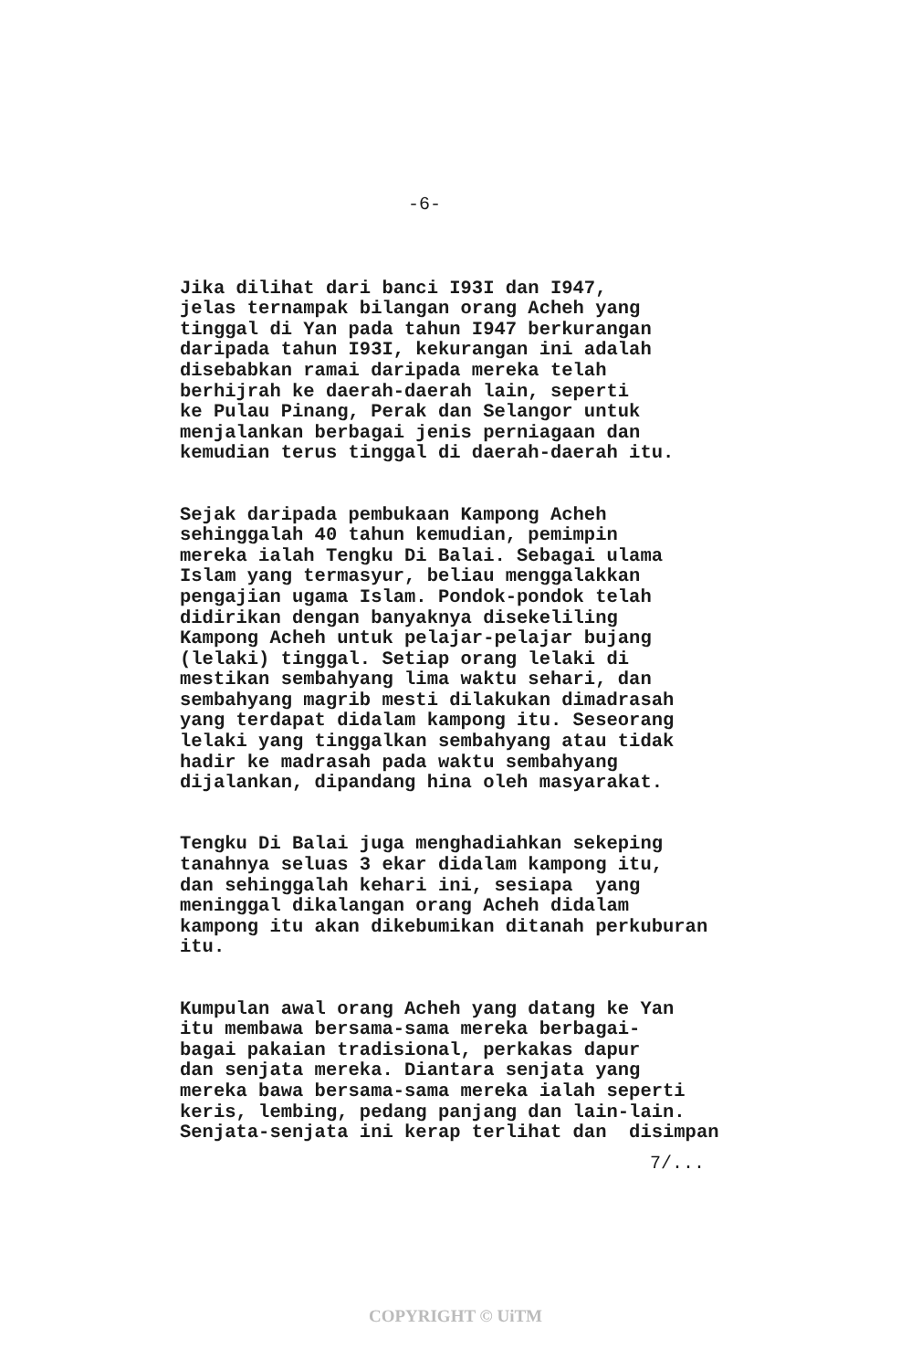-6-
Jika dilihat dari banci I93I dan I947, jelas ternampak bilangan orang Acheh yang tinggal di Yan pada tahun I947 berkurangan daripada tahun I93I, kekurangan ini adalah disebabkan ramai daripada mereka telah berhijrah ke daerah-daerah lain, seperti ke Pulau Pinang, Perak dan Selangor untuk menjalankan berbagai jenis perniagaan dan kemudian terus tinggal di daerah-daerah itu.
Sejak daripada pembukaan Kampong Acheh sehinggalah 40 tahun kemudian, pemimpin mereka ialah Tengku Di Balai. Sebagai ulama Islam yang termasyur, beliau menggalakkan pengajian ugama Islam. Pondok-pondok telah didirikan dengan banyaknya disekeliling Kampong Acheh untuk pelajar-pelajar bujang (lelaki) tinggal. Setiap orang lelaki di mestikan sembahyang lima waktu sehari, dan sembahyang magrib mesti dilakukan dimadrasah yang terdapat didalam kampong itu. Seseorang lelaki yang tinggalkan sembahyang atau tidak hadir ke madrasah pada waktu sembahyang dijalankan, dipandang hina oleh masyarakat.
Tengku Di Balai juga menghadiahkan sekeping tanahnya seluas 3 ekar didalam kampong itu, dan sehinggalah kehari ini, sesiapa yang meninggal dikalangan orang Acheh didalam kampong itu akan dikebumikan ditanah perkuburan itu.
Kumpulan awal orang Acheh yang datang ke Yan itu membawa bersama-sama mereka berbagai- bagai pakaian tradisional, perkakas dapur dan senjata mereka. Diantara senjata yang mereka bawa bersama-sama mereka ialah seperti keris, lembing, pedang panjang dan lain-lain. Senjata-senjata ini kerap terlihat dan disimpan
7/...
COPYRIGHT © UiTM